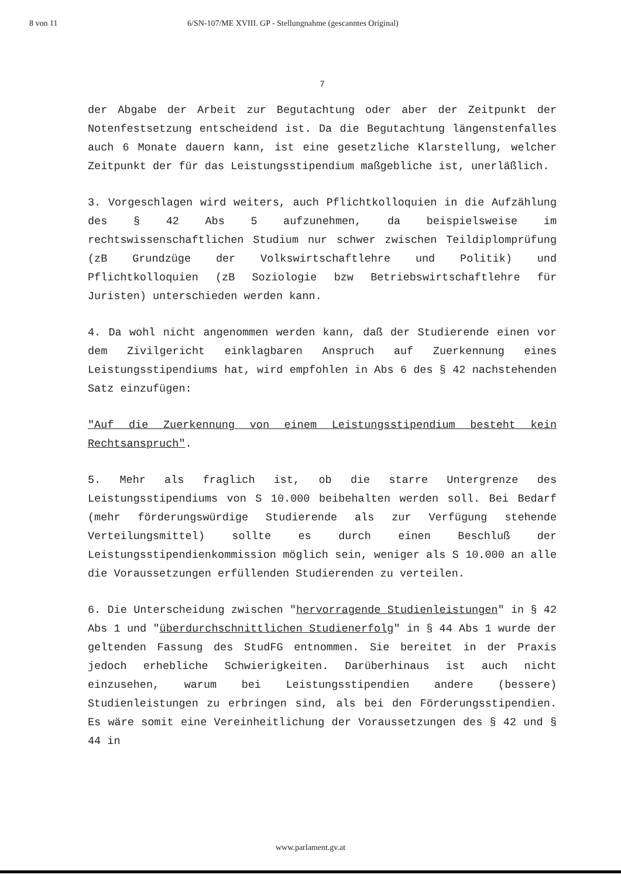8 von 11 6/SN-107/ME XVIII. GP - Stellungnahme (gescanntes Original)
7
der Abgabe der Arbeit zur Begutachtung oder aber der Zeitpunkt der Notenfestsetzung entscheidend ist. Da die Begutachtung längenstenfalles auch 6 Monate dauern kann, ist eine gesetzliche Klarstellung, welcher Zeitpunkt der für das Leistungsstipendium maßgebliche ist, unerläßlich.
3. Vorgeschlagen wird weiters, auch Pflichtkolloquien in die Aufzählung des § 42 Abs 5 aufzunehmen, da beispielsweise im rechtswissenschaftlichen Studium nur schwer zwischen Teildiplomprüfung (zB Grundzüge der Volkswirtschaftlehre und Politik) und Pflichtkolloquien (zB Soziologie bzw Betriebswirtschaftlehre für Juristen) unterschieden werden kann.
4. Da wohl nicht angenommen werden kann, daß der Studierende einen vor dem Zivilgericht einklagbaren Anspruch auf Zuerkennung eines Leistungsstipendiums hat, wird empfohlen in Abs 6 des § 42 nachstehenden Satz einzufügen:
"Auf die Zuerkennung von einem Leistungsstipendium besteht kein Rechtsanspruch".
5. Mehr als fraglich ist, ob die starre Untergrenze des Leistungsstipendiums von S 10.000 beibehalten werden soll. Bei Bedarf (mehr förderungswürdige Studierende als zur Verfügung stehende Verteilungsmittel) sollte es durch einen Beschluß der Leistungsstipendienkommission möglich sein, weniger als S 10.000 an alle die Voraussetzungen erfüllenden Studierenden zu verteilen.
6. Die Unterscheidung zwischen "hervorragende Studienleistungen" in § 42 Abs 1 und "überdurchschnittlichen Studienerfolg" in § 44 Abs 1 wurde der geltenden Fassung des StudFG entnommen. Sie bereitet in der Praxis jedoch erhebliche Schwierigkeiten. Darüberhinaus ist auch nicht einzusehen, warum bei Leistungsstipendien andere (bessere) Studienleistungen zu erbringen sind, als bei den Förderungsstipendien. Es wäre somit eine Vereinheitlichung der Voraussetzungen des § 42 und § 44 in
www.parlament.gv.at